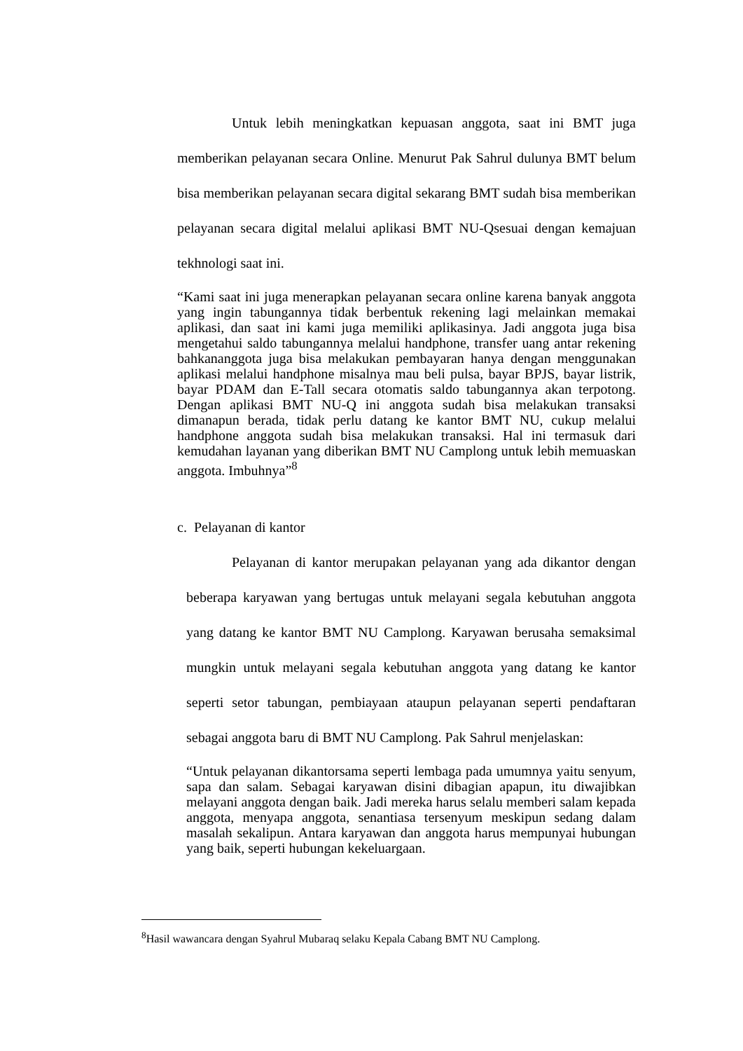Untuk lebih meningkatkan kepuasan anggota, saat ini BMT juga memberikan pelayanan secara Online. Menurut Pak Sahrul dulunya BMT belum bisa memberikan pelayanan secara digital sekarang BMT sudah bisa memberikan pelayanan secara digital melalui aplikasi BMT NU-Qsesuai dengan kemajuan tekhnologi saat ini.
“Kami saat ini juga menerapkan pelayanan secara online karena banyak anggota yang ingin tabungannya tidak berbentuk rekening lagi melainkan memakai aplikasi, dan saat ini kami juga memiliki aplikasinya. Jadi anggota juga bisa mengetahui saldo tabungannya melalui handphone, transfer uang antar rekening bahkananggota juga bisa melakukan pembayaran hanya dengan menggunakan aplikasi melalui handphone misalnya mau beli pulsa, bayar BPJS, bayar listrik, bayar PDAM dan E-Tall secara otomatis saldo tabungannya akan terpotong. Dengan aplikasi BMT NU-Q ini anggota sudah bisa melakukan transaksi dimanapun berada, tidak perlu datang ke kantor BMT NU, cukup melalui handphone anggota sudah bisa melakukan transaksi. Hal ini termasuk dari kemudahan layanan yang diberikan BMT NU Camplong untuk lebih memuaskan anggota. Imbuhnya”<sup>8</sup>
c. Pelayanan di kantor
Pelayanan di kantor merupakan pelayanan yang ada dikantor dengan beberapa karyawan yang bertugas untuk melayani segala kebutuhan anggota yang datang ke kantor BMT NU Camplong. Karyawan berusaha semaksimal mungkin untuk melayani segala kebutuhan anggota yang datang ke kantor seperti setor tabungan, pembiayaan ataupun pelayanan seperti pendaftaran sebagai anggota baru di BMT NU Camplong. Pak Sahrul menjelaskan:
“Untuk pelayanan dikantorsama seperti lembaga pada umumnya yaitu senyum, sapa dan salam. Sebagai karyawan disini dibagian apapun, itu diwajibkan melayani anggota dengan baik. Jadi mereka harus selalu memberi salam kepada anggota, menyapa anggota, senantiasa tersenyum meskipun sedang dalam masalah sekalipun. Antara karyawan dan anggota harus mempunyai hubungan yang baik, seperti hubungan kekeluargaan.
<sup>8</sup> Hasil wawancara dengan Syahrul Mubaraq selaku Kepala Cabang BMT NU Camplong.